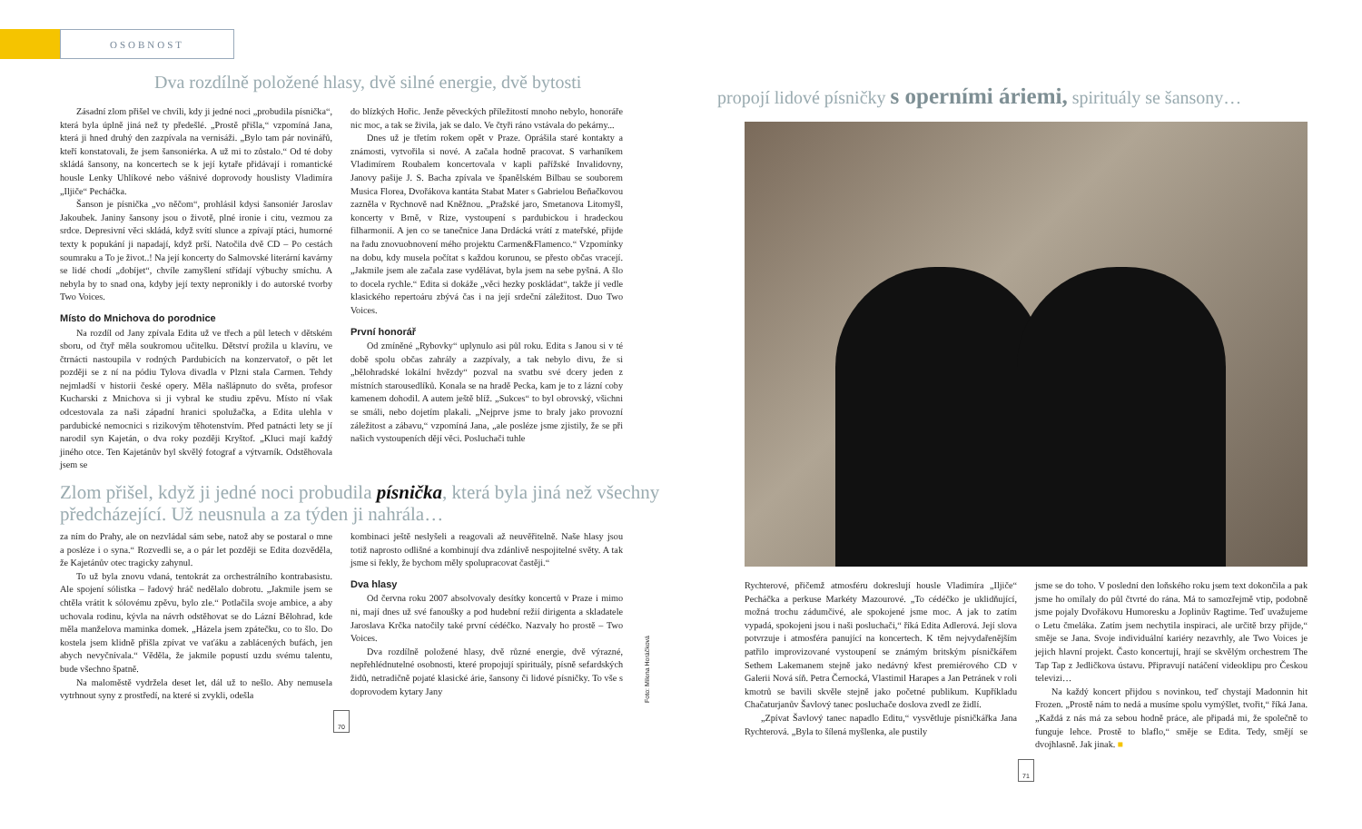OSOBNOST
Dva rozdílně položené hlasy, dvě silné energie, dvě bytosti
Zásadní zlom přišel ve chvíli, kdy ji jedné noci „probudila písnička“, která byla úplně jiná než ty předešlé. „Prostě přišla,“ vzpomíná Jana, která ji hned druhý den zazpívala na vernisáži. „Bylo tam pár novinářů, kteří konstatovali, že jsem šansoniérka. A už mi to zůstalo.“ Od té doby skládá šansony, na koncertech se k její kytaře přidávají i romantické housle Lenky Uhlíkové nebo vášnivé doprovody houslisty Vladimíra „Iljiče“ Pecháčka.
Šanson je písnička „vo něčom“, prohlásil kdysi šansoniér Jaroslav Jakoubek. Janiny šansony jsou o životě, plné ironie i citu, vezmou za srdce. Depresivní věci skládá, když svítí slunce a zpívají ptáci, humorné texty k popukání ji napadají, když prší. Natočila dvě CD – Po cestách soumraku a To je život..! Na její koncerty do Salmovské literární kavárny se lidé chodí „dobíjet“, chvíle zamyšlení střídají výbuchy smíchu. A nebyla by to snad ona, kdyby její texty nepronikly i do autorské tvorby Two Voices.
Místo do Mnichova do porodnice
Na rozdíl od Jany zpívala Edita už ve třech a půl letech v dětském sboru, od čtyř měla soukromou učitelku. Dětství prožila u klavíru, ve čtrnácti nastoupila v rodných Pardubicích na konzervatoř, o pět let později se z ní na pódiu Tylova divadla v Plzni stala Carmen. Tehdy nejmladší v historii české opery. Měla našlápnuto do světa, profesor Kucharski z Mnichova si ji vybral ke studiu zpěvu. Místo ní však odcestovala za naši západní hranici spolužačka, a Edita ulehla v pardubické nemocnici s rizikovým těhotenstvím. Před patnácti lety se jí narodil syn Kajetán, o dva roky později Kryštof. „Kluci mají každý jiného otce. Ten Kajetánův byl skvělý fotograf a výtvarník. Odstěhovala jsem se
do blízkých Hořic. Jenže pěveckých příležitostí mnoho nebylo, honoráře nic moc, a tak se živila, jak se dalo. Ve čtyři ráno vstávala do pekárny...
Dnes už je třetím rokem opět v Praze. Oprášila staré kontakty a známosti, vytvořila si nové. A začala hodně pracovat. S varhaníkem Vladimírem Roubalem koncertovala v kapli pařížské Invalidovny, Janovy pašije J. S. Bacha zpívala ve španělském Bilbau se souborem Musica Florea, Dvořákova kantáta Stabat Mater s Gabrielou Beňačkovou zazněla v Rychnově nad Kněžnou. „Pražské jaro, Smetanova Litomyšl, koncerty v Brně, v Rize, vystoupení s pardubickou i hradeckou filharmonií. A jen co se tanečnice Jana Drdácká vrátí z mateřské, přijde na řadu znovuobnovení mého projektu Carmen&Flamenco.“ Vzpomínky na dobu, kdy musela počítat s každou korunou, se přesto občas vracejí. „Jakmile jsem ale začala zase vydělávat, byla jsem na sebe pyšná. A šlo to docela rychle.“ Edita si dokáže „věci hezky poskládat“, takže jí vedle klasického repertoáru zbývá čas i na její srdeční záležitost. Duo Two Voices.
První honorář
Od zmíněné „Rybovky“ uplynulo asi půl roku. Edita s Janou si v té době spolu občas zahrály a zazpívaly, a tak nebylo divu, že si „bělohradské lokální hvězdy“ pozval na svatbu své dcery jeden z místních starousedlíků. Konala se na hradě Pecka, kam je to z lázní coby kamenem dohodil. A autem ještě blíž. „Sukces“ to byl obrovský, všichni se smáli, nebo dojetím plakali. „Nejprve jsme to braly jako provozní záležitost a zábavu,“ vzpomíná Jana, „ale posléze jsme zjistily, že se při našich vystoupeních dějí věci. Posluchači tuhle
Zlom přišel, když ji jedné noci probudila písnička, která byla jiná než všechny předcházející. Už neusnula a za týden ji nahrála…
za ním do Prahy, ale on nezvládal sám sebe, natož aby se postaral o mne a posléze i o syna.“ Rozvedli se, a o pár let později se Edita dozvěděla, že Kajetánův otec tragicky zahynul.
To už byla znovu vdaná, tentokrát za orchestrálního kontrabasistu. Ale spojení sólistka – řadový hráč nedělalo dobrotu. „Jakmile jsem se chtěla vrátit k sólovému zpěvu, bylo zle.“ Potlačila svoje ambice, a aby uchovala rodinu, kývla na návrh odstěhovat se do Lázní Bělohrad, kde měla manželova maminka domek. „Házela jsem zpátečku, co to šlo. Do kostela jsem klidně přišla zpívat ve vaťáku a zablácených bufách, jen abych nevyčnívala.“ Věděla, že jakmile popustí uzdu svému talentu, bude všechno špatně.
Na maloměstě vydržela deset let, dál už to nešlo. Aby nemusela vytrhnout syny z prostředí, na které si zvykli, odešla
kombinaci ještě neslyšeli a reagovali až neuvěřitelně. Naše hlasy jsou totiž naprosto odlišné a kombinují dva zdánlivě nespojitelné světy. A tak jsme si řekly, že bychom měly spolupracovat častěji.“
Dva hlasy
Od června roku 2007 absolvovaly desítky koncertů v Praze i mimo ni, mají dnes už své fanoušky a pod hudební režií dirigenta a skladatele Jaroslava Krčka natočily také první cédéčko. Nazvaly ho prostě – Two Voices.
Dva rozdílně položené hlasy, dvě různé energie, dvě výrazné, nepřehlédnutelné osobnosti, které propojují spirituály, písně sefardských židů, netradičně pojaté klasické árie, šansony či lidové písničky. To vše s doprovodem kytary Jany
Foto: Milena Horáčková
70
propojí lidové písničky s operními áriemi, spirituály se šansony…
Rychterové, přičemž atmosféru dokreslují housle Vladimíra „Iljiče“ Pecháčka a perkuse Markéty Mazourové. „To cédéčko je uklidňující, možná trochu zádumčivé, ale spokojené jsme moc. A jak to zatím vypadá, spokojeni jsou i naši posluchači,“ říká Edita Adlerová. Její slova potvrzuje i atmosféra panující na koncertech. K těm nejvydařenějším patřilo improvizované vystoupení se známým britským písničkářem Sethem Lakemanem stejně jako nedávný křest premiérového CD v Galerii Nová síň. Petra Černocká, Vlastimil Harapes a Jan Petránek v roli kmotrů se bavili skvěle stejně jako početné publikum. Kupříkladu Chačaturjanův Šavlový tanec posluchače doslova zvedl ze židlí.
„Zpívat Šavlový tanec napadlo Editu,“ vysvětluje písničkářka Jana Rychterová. „Byla to šílená myšlenka, ale pustily
jsme se do toho. V poslední den loňského roku jsem text dokončila a pak jsme ho omílaly do půl čtvrté do rána. Má to samozřejmě vtip, podobně jsme pojaly Dvořákovu Humoresku a Joplinův Ragtime. Teď uvažujeme o Letu čmeláka. Zatím jsem nechytila inspiraci, ale určitě brzy přijde,“ směje se Jana. Svoje individuální kariéry nezavrhly, ale Two Voices je jejich hlavní projekt. Často koncertují, hrají se skvělým orchestrem The Tap Tap z Jedličkova ústavu. Připravují natáčení videoklipu pro Českou televizi…
Na každý koncert přijdou s novinkou, teď chystají Madonnin hit Frozen. „Prostě nám to nedá a musíme spolu vymýšlet, tvořit,“ říká Jana. „Každá z nás má za sebou hodně práce, ale připadá mi, že společně to funguje lehce. Prostě to blaflo,“ směje se Edita. Tedy, smějí se dvojhlasně. Jak jinak. ■
71